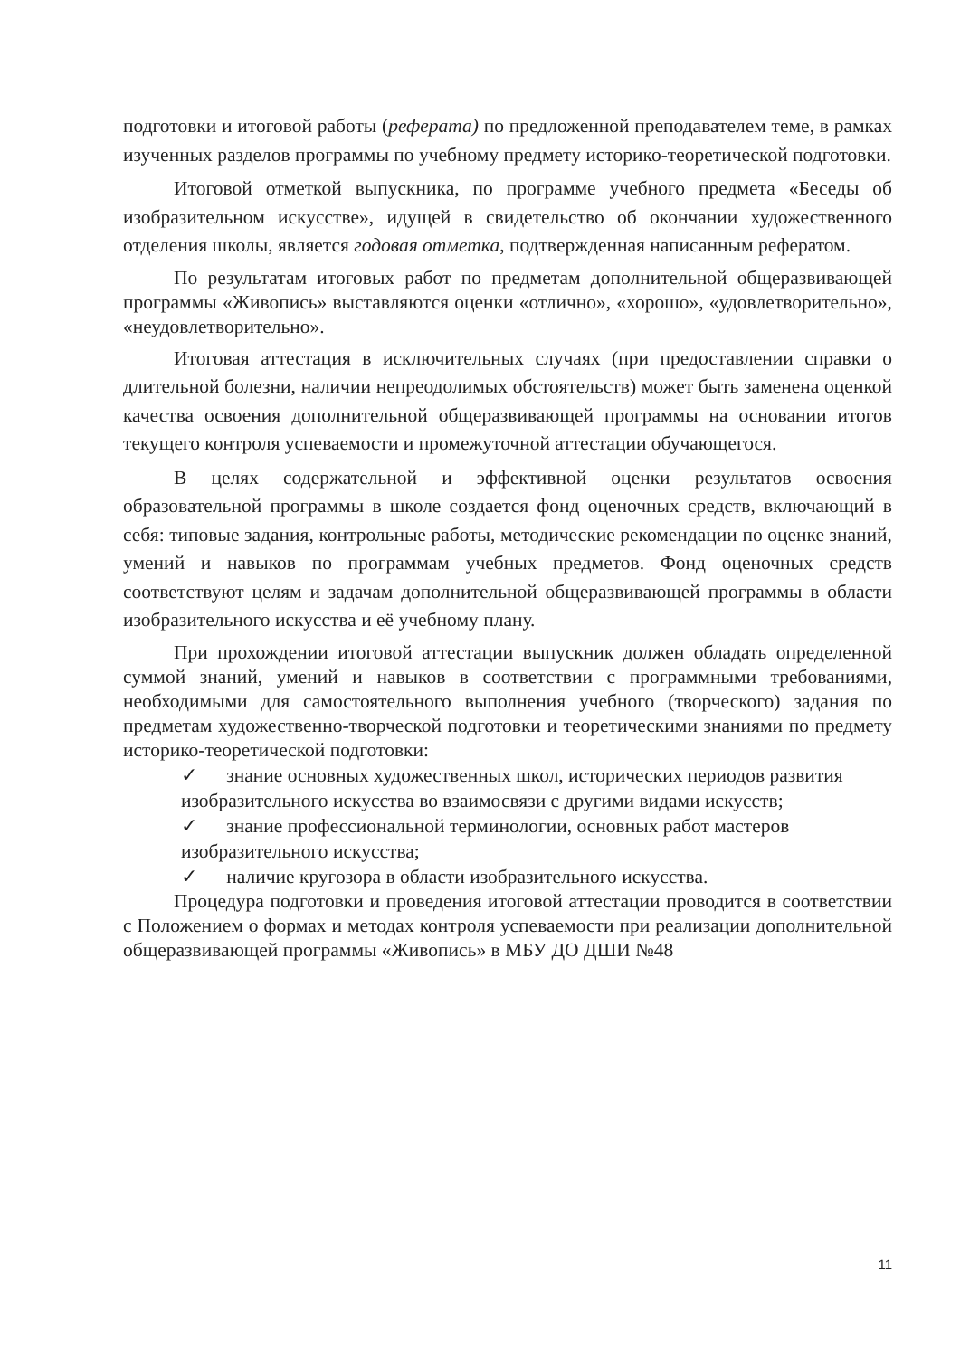подготовки и итоговой работы (реферата) по предложенной преподавателем теме, в рамках изученных разделов программы по учебному предмету историко-теоретической подготовки.
Итоговой отметкой выпускника, по программе учебного предмета «Беседы об изобразительном искусстве», идущей в свидетельство об окончании художественного отделения школы, является годовая отметка, подтвержденная написанным рефератом.
По результатам итоговых работ по предметам дополнительной общеразвивающей программы «Живопись» выставляются оценки «отлично», «хорошо», «удовлетворительно», «неудовлетворительно».
Итоговая аттестация в исключительных случаях (при предоставлении справки о длительной болезни, наличии непреодолимых обстоятельств) может быть заменена оценкой качества освоения дополнительной общеразвивающей программы на основании итогов текущего контроля успеваемости и промежуточной аттестации обучающегося.
В целях содержательной и эффективной оценки результатов освоения образовательной программы в школе создается фонд оценочных средств, включающий в себя: типовые задания, контрольные работы, методические рекомендации по оценке знаний, умений и навыков по программам учебных предметов. Фонд оценочных средств соответствуют целям и задачам дополнительной общеразвивающей программы в области изобразительного искусства и её учебному плану.
При прохождении итоговой аттестации выпускник должен обладать определенной суммой знаний, умений и навыков в соответствии с программными требованиями, необходимыми для самостоятельного выполнения учебного (творческого) задания по предметам художественно-творческой подготовки и теоретическими знаниями по предмету историко-теоретической подготовки:
✓ знание основных художественных школ, исторических периодов развития изобразительного искусства во взаимосвязи с другими видами искусств;
✓ знание профессиональной терминологии, основных работ мастеров изобразительного искусства;
✓ наличие кругозора в области изобразительного искусства.
Процедура подготовки и проведения итоговой аттестации проводится в соответствии с Положением о формах и методах контроля успеваемости при реализации дополнительной общеразвивающей программы «Живопись» в МБУ ДО ДШИ №48
11